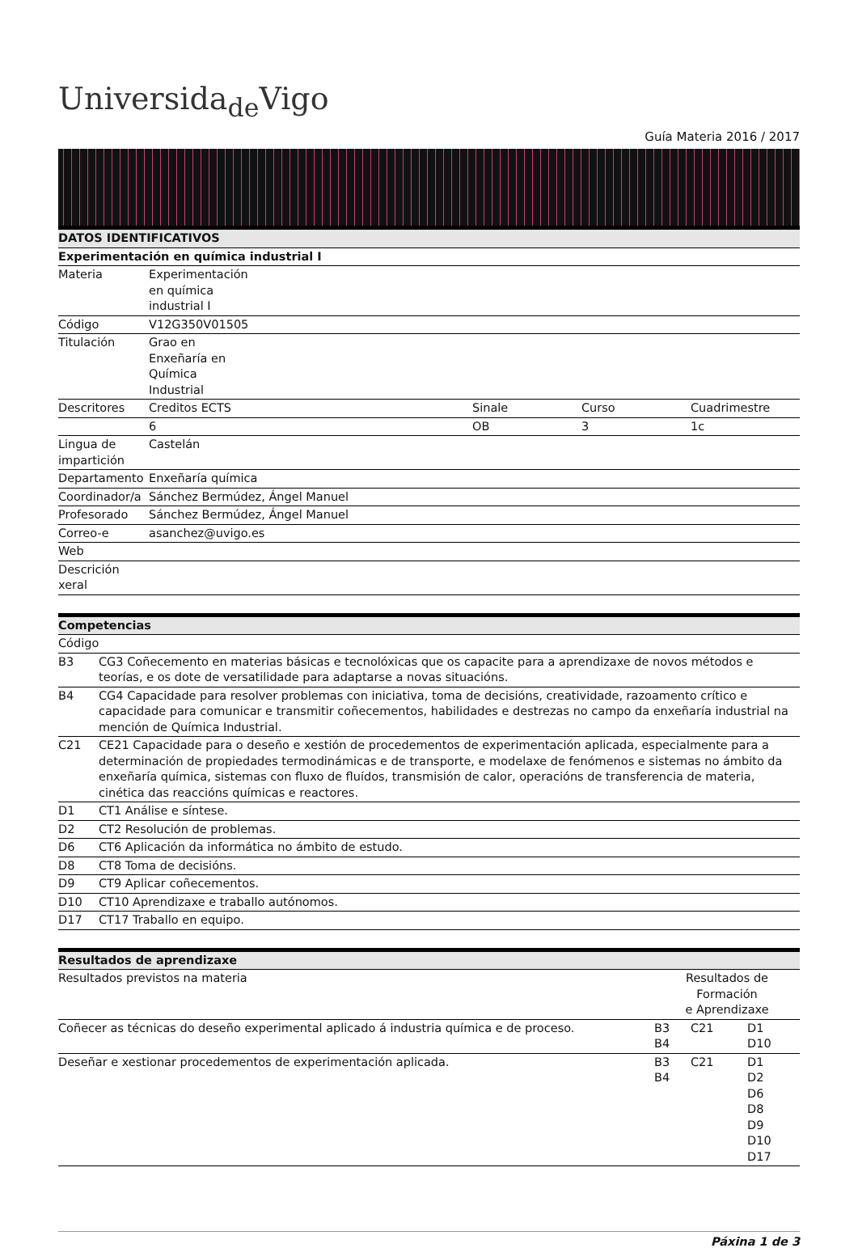Universida<sub>de</sub>Vigo
Guía Materia 2016 / 2017
| DATOS IDENTIFICATIVOS | | | | |
| --- | --- | --- | --- | --- |
| Experimentación en química industrial I | | | | |
| Materia | Experimentación en química industrial I | | | |
| Código | V12G350V01505 | | | |
| Titulación | Grao en Enxeñaría en Química Industrial | | | |
| Descritores | Creditos ECTS | Sinale | Curso | Cuadrimestre |
| | 6 | OB | 3 | 1c |
| Lingua de impartición | Castelán | | | |
| Departamento | Enxeñaría química | | | |
| Coordinador/a | Sánchez Bermúdez, Ángel Manuel | | | |
| Profesorado | Sánchez Bermúdez, Ángel Manuel | | | |
| Correo-e | asanchez@uvigo.es | | | |
| Web | | | | |
| Descrición xeral | | | | |
| Competencias | |
| --- | --- |
| Código | |
| B3 | CG3 Coñecemento en materias básicas e tecnolóxicas que os capacite para a aprendizaxe de novos métodos e teorías, e os dote de versatilidade para adaptarse a novas situacións. |
| B4 | CG4 Capacidade para resolver problemas con iniciativa, toma de decisións, creatividade, razoamento crítico e capacidade para comunicar e transmitir coñecementos, habilidades e destrezas no campo da enxeñaría industrial na mención de Química Industrial. |
| C21 | CE21 Capacidade para o deseño e xestión de procedementos de experimentación aplicada, especialmente para a determinación de propiedades termodinámicas e de transporte, e modelaxe de fenómenos e sistemas no ámbito da enxeñaría química, sistemas con fluxo de fluídos, transmisión de calor, operacións de transferencia de materia, cinética das reaccións químicas e reactores. |
| D1 | CT1 Análise e síntese. |
| D2 | CT2 Resolución de problemas. |
| D6 | CT6 Aplicación da informática no ámbito de estudo. |
| D8 | CT8 Toma de decisións. |
| D9 | CT9 Aplicar coñecementos. |
| D10 | CT10 Aprendizaxe e traballo autónomos. |
| D17 | CT17 Traballo en equipo. |
| Resultados de aprendizaxe | | | |
| --- | --- | --- | --- |
| Resultados previstos na materia | Resultados de Formación e Aprendizaxe | | |
| Coñecer as técnicas do deseño experimental aplicado á industria química e de proceso. | B3 B4 | C21 | D1 D10 |
| Deseñar e xestionar procedementos de experimentación aplicada. | B3 B4 | C21 | D1 D2 D6 D8 D9 D10 D17 |
Páxina 1 de 3